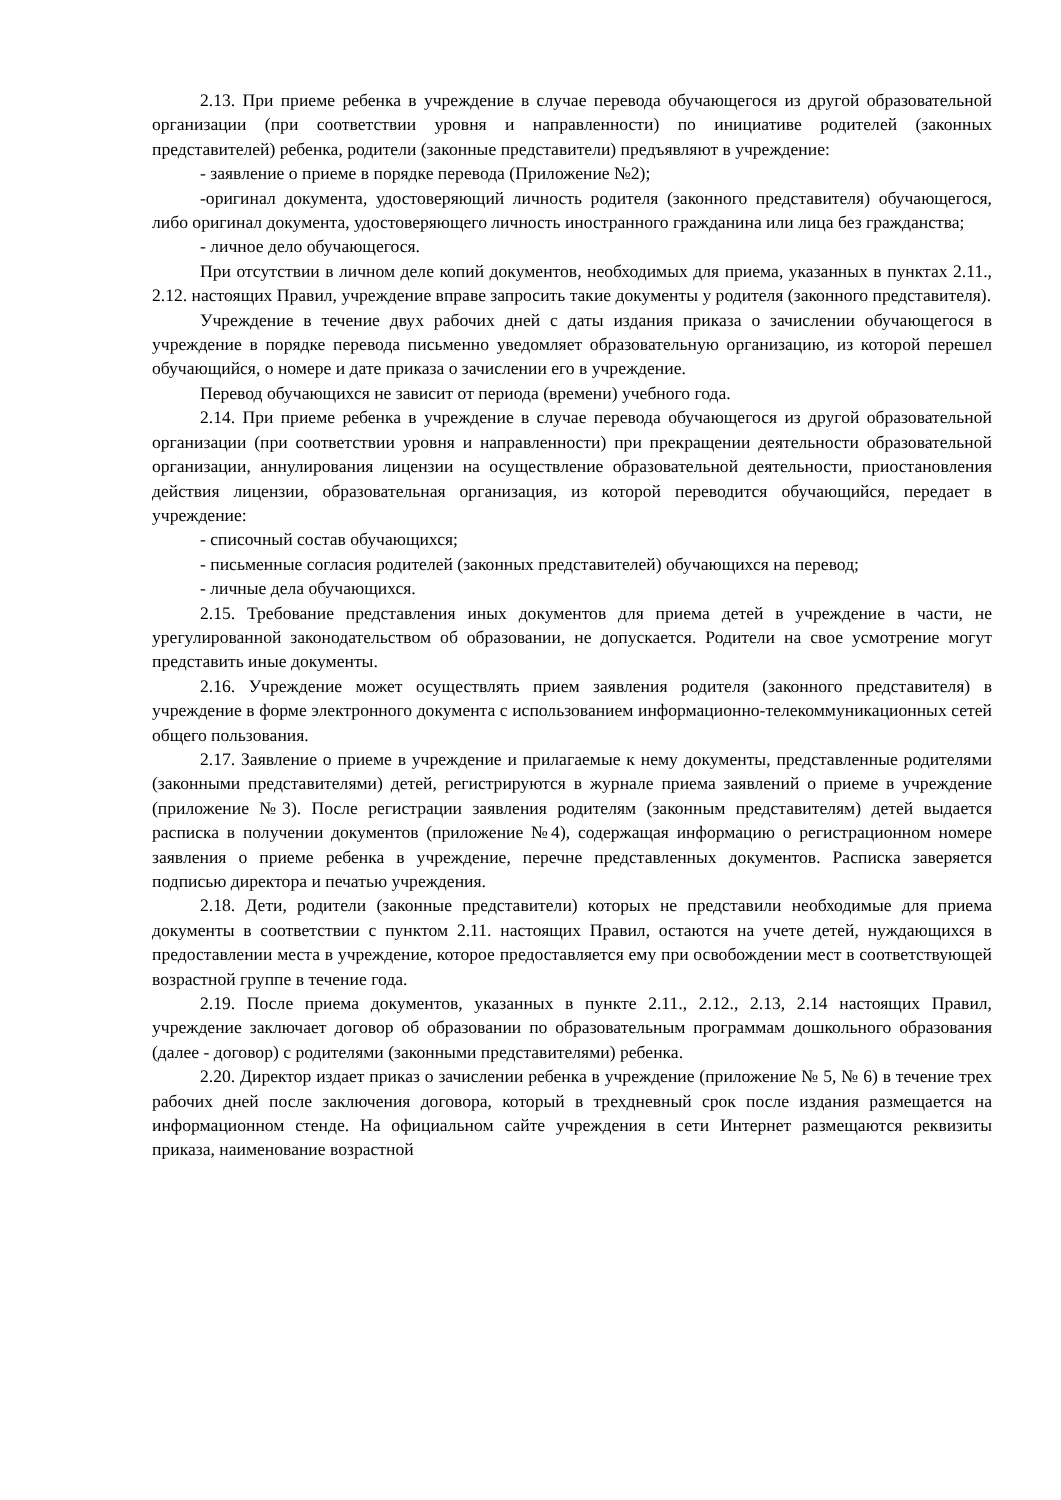2.13. При приеме ребенка в учреждение в случае перевода обучающегося из другой образовательной организации (при соответствии уровня и направленности) по инициативе родителей (законных представителей) ребенка, родители (законные представители) предъявляют в учреждение:
- заявление о приеме в порядке перевода (Приложение №2);
-оригинал документа, удостоверяющий личность родителя (законного представителя) обучающегося, либо оригинал документа, удостоверяющего личность иностранного гражданина или лица без гражданства;
- личное дело обучающегося.
При отсутствии в личном деле копий документов, необходимых для приема, указанных в пунктах 2.11., 2.12. настоящих Правил, учреждение вправе запросить такие документы у родителя (законного представителя).
Учреждение в течение двух рабочих дней с даты издания приказа о зачислении обучающегося в учреждение в порядке перевода письменно уведомляет образовательную организацию, из которой перешел обучающийся, о номере и дате приказа о зачислении его в учреждение.
Перевод обучающихся не зависит от периода (времени) учебного года.
2.14. При приеме ребенка в учреждение в случае перевода обучающегося из другой образовательной организации (при соответствии уровня и направленности) при прекращении деятельности образовательной организации, аннулирования лицензии на осуществление образовательной деятельности, приостановления действия лицензии, образовательная организация, из которой переводится обучающийся, передает в учреждение:
- списочный состав обучающихся;
- письменные согласия родителей (законных представителей) обучающихся на перевод;
- личные дела обучающихся.
2.15. Требование представления иных документов для приема детей в учреждение в части, не урегулированной законодательством об образовании, не допускается. Родители на свое усмотрение могут представить иные документы.
2.16. Учреждение может осуществлять прием заявления родителя (законного представителя) в учреждение в форме электронного документа с использованием информационно-телекоммуникационных сетей общего пользования.
2.17. Заявление о приеме в учреждение и прилагаемые к нему документы, представленные родителями (законными представителями) детей, регистрируются в журнале приема заявлений о приеме в учреждение (приложение №3). После регистрации заявления родителям (законным представителям) детей выдается расписка в получении документов (приложение №4), содержащая информацию о регистрационном номере заявления о приеме ребенка в учреждение, перечне представленных документов. Расписка заверяется подписью директора и печатью учреждения.
2.18. Дети, родители (законные представители) которых не представили необходимые для приема документы в соответствии с пунктом 2.11. настоящих Правил, остаются на учете детей, нуждающихся в предоставлении места в учреждение, которое предоставляется ему при освобождении мест в соответствующей возрастной группе в течение года.
2.19. После приема документов, указанных в пункте 2.11., 2.12., 2.13, 2.14 настоящих Правил, учреждение заключает договор об образовании по образовательным программам дошкольного образования (далее - договор) с родителями (законными представителями) ребенка.
2.20. Директор издает приказ о зачислении ребенка в учреждение (приложение № 5, № 6) в течение трех рабочих дней после заключения договора, который в трехдневный срок после издания размещается на информационном стенде. На официальном сайте учреждения в сети Интернет размещаются реквизиты приказа, наименование возрастной